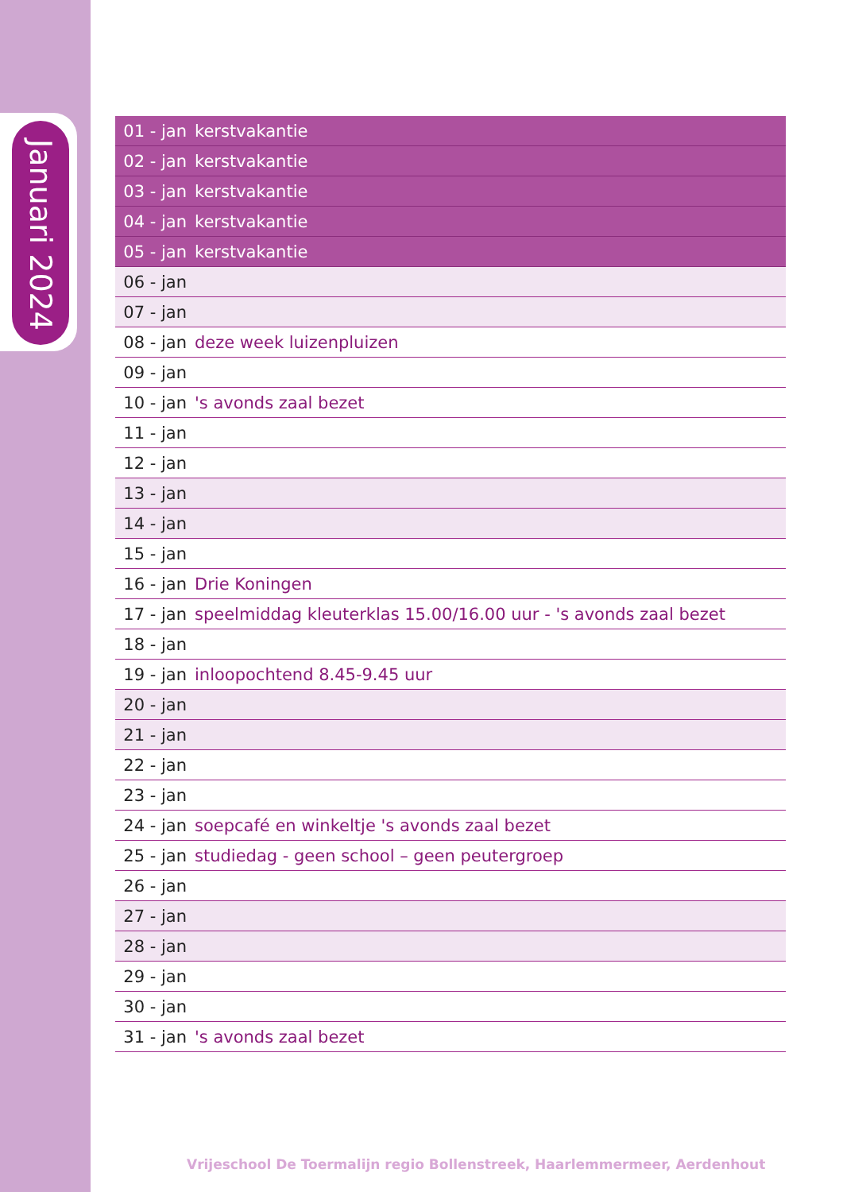Januari 2024
| 01 - jan | kerstvakantie |
| 02 - jan | kerstvakantie |
| 03 - jan | kerstvakantie |
| 04 - jan | kerstvakantie |
| 05 - jan | kerstvakantie |
| 06 - jan | |
| 07 - jan | |
| 08 - jan | deze week luizenpluizen |
| 09 - jan | |
| 10 - jan | 's avonds zaal bezet |
| 11 - jan | |
| 12 - jan | |
| 13 - jan | |
| 14 - jan | |
| 15 - jan | |
| 16 - jan | Drie Koningen |
| 17 - jan | speelmiddag kleuterklas 15.00/16.00 uur - 's avonds zaal bezet |
| 18 - jan | |
| 19 - jan | inloopochtend 8.45-9.45 uur |
| 20 - jan | |
| 21 - jan | |
| 22 - jan | |
| 23 - jan | |
| 24 - jan | soepcafé en winkeltje 's avonds zaal bezet |
| 25 - jan | studiedag - geen school – geen peutergroep |
| 26 - jan | |
| 27 - jan | |
| 28 - jan | |
| 29 - jan | |
| 30 - jan | |
| 31 - jan | 's avonds zaal bezet |
Vrijeschool De Toermalijn regio Bollenstreek, Haarlemmermeer, Aerdenhout